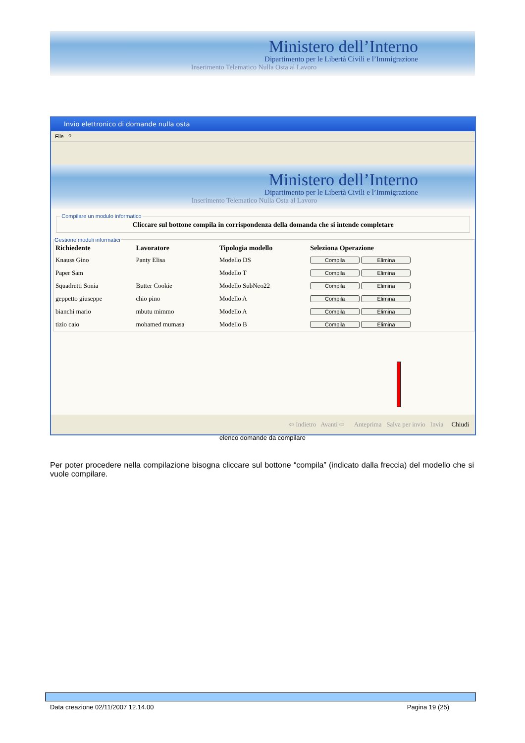Ministero dell’Interno
Dipartimento per le Libertà Civili e l’Immigrazione
Inserimento Telematico Nulla Osta al Lavoro
Invio elettronico di domande nulla osta
File ?
Ministero dell’Interno
Dipartimento per le Libertà Civili e l’Immigrazione
Inserimento Telematico Nulla Osta al Lavoro
Compilare un modulo informatico
Cliccare sul bottone compila in corrispondenza della domanda che si intende completare
Gestione moduli informatici
| Richiedente | Lavoratore | Tipologia modello | Seleziona Operazione |
| --- | --- | --- | --- |
| Knauss Gino | Panty Elisa | Modello DS | Compila Elimina |
| Paper Sam | | Modello T | Compila Elimina |
| Squadretti Sonia | Butter Cookie | Modello SubNeo22 | Compila Elimina |
| geppetto giuseppe | chio pino | Modello A | Compila Elimina |
| bianchi mario | mbutu mimmo | Modello A | Compila Elimina |
| tizio caio | mohamed mumasa | Modello B | Compila Elimina |
⇦ Indietro Avanti ⇨ Anteprima Salva per invio Invia Chiudi
elenco domande da compilare
Per poter procedere nella compilazione bisogna cliccare sul bottone “compila” (indicato dalla freccia) del modello che si vuole compilare.
Data creazione 02/11/2007 12.14.00 Pagina 19 (25)